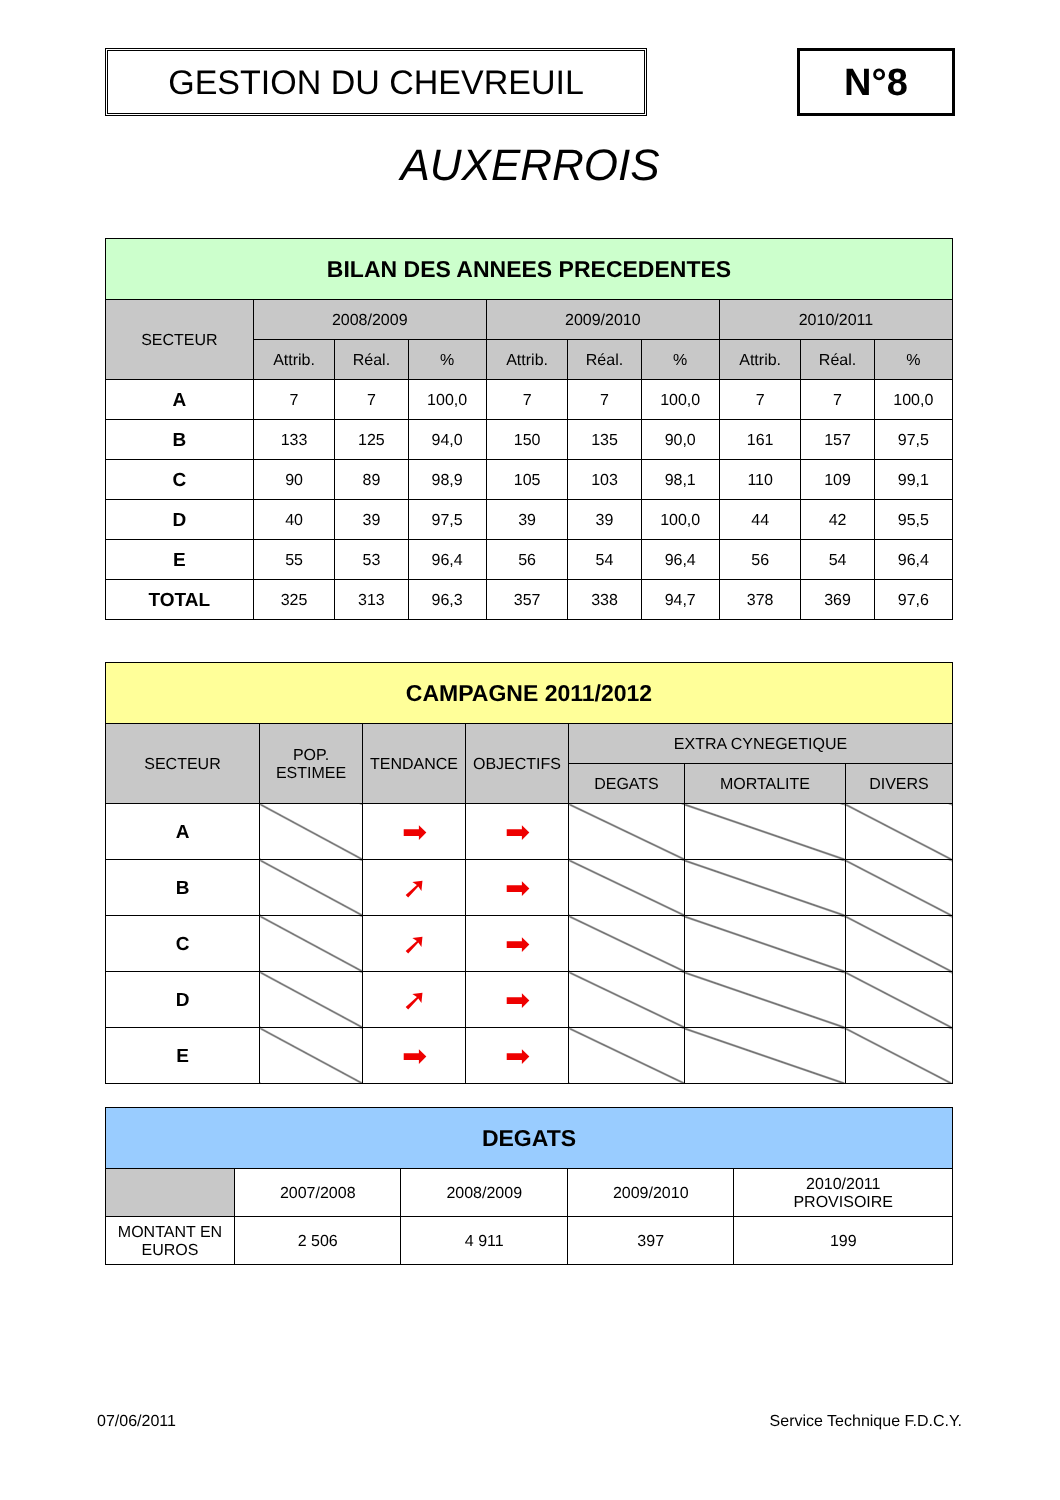GESTION DU CHEVREUIL N°8
AUXERROIS
| BILAN DES ANNEES PRECEDENTES | | | | | | | | | |
| --- | --- | --- | --- | --- | --- | --- | --- | --- | --- |
| SECTEUR | 2008/2009 | | | 2009/2010 | | | 2010/2011 | | |
| | Attrib. | Réal. | % | Attrib. | Réal. | % | Attrib. | Réal. | % |
| A | 7 | 7 | 100,0 | 7 | 7 | 100,0 | 7 | 7 | 100,0 |
| B | 133 | 125 | 94,0 | 150 | 135 | 90,0 | 161 | 157 | 97,5 |
| C | 90 | 89 | 98,9 | 105 | 103 | 98,1 | 110 | 109 | 99,1 |
| D | 40 | 39 | 97,5 | 39 | 39 | 100,0 | 44 | 42 | 95,5 |
| E | 55 | 53 | 96,4 | 56 | 54 | 96,4 | 56 | 54 | 96,4 |
| TOTAL | 325 | 313 | 96,3 | 357 | 338 | 94,7 | 378 | 369 | 97,6 |
| CAMPAGNE 2011/2012 | | | | | | |
| --- | --- | --- | --- | --- | --- | --- |
| SECTEUR | POP. ESTIMEE | TENDANCE | OBJECTIFS | EXTRA CYNEGETIQUE | | |
| | | | | DEGATS | MORTALITE | DIVERS |
| A | | ➡ | ➡ | | | |
| B | | ➚ | ➡ | | | |
| C | | ➚ | ➡ | | | |
| D | | ➚ | ➡ | | | |
| E | | ➡ | ➡ | | | |
| DEGATS | | | | |
| --- | --- | --- | --- | --- |
| | 2007/2008 | 2008/2009 | 2009/2010 | 2010/2011 PROVISOIRE |
| MONTANT EN EUROS | 2 506 | 4 911 | 397 | 199 |
07/06/2011 Service Technique F.D.C.Y.